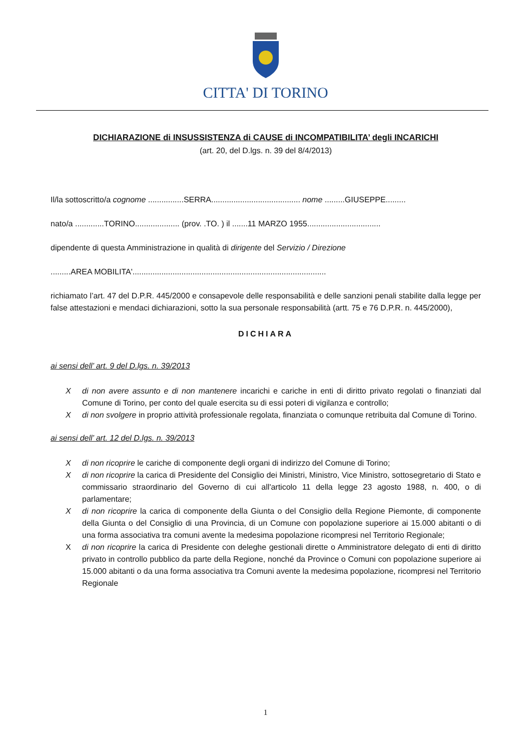CITTA' DI TORINO
DICHIARAZIONE di INSUSSISTENZA di CAUSE di INCOMPATIBILITA’ degli INCARICHI
(art. 20, del D.lgs. n. 39 del 8/4/2013)
Il/la sottoscritto/a cognome ................SERRA........................................ nome .........GIUSEPPE.........
nato/a .............TORINO.................... (prov. .TO. ) il .......11 MARZO 1955.................................
dipendente di questa Amministrazione in qualità di dirigente del Servizio / Direzione
.........AREA MOBILITA'.......................................................................................
richiamato l’art. 47 del D.P.R. 445/2000 e consapevole delle responsabilità e delle sanzioni penali stabilite dalla legge per false attestazioni e mendaci dichiarazioni, sotto la sua personale responsabilità (artt. 75 e 76 D.P.R. n. 445/2000),
DICHIARA
ai sensi dell’ art. 9 del D.lgs. n. 39/2013
Xdi non avere assunto e di non mantenere incarichi e cariche in enti di diritto privato regolati o finanziati dal Comune di Torino, per conto del quale esercita su di essi poteri di vigilanza e controllo;
Xdi non svolgere in proprio attività professionale regolata, finanziata o comunque retribuita dal Comune di Torino.
ai sensi dell’ art. 12 del D.lgs. n. 39/2013
Xdi non ricoprire le cariche di componente degli organi di indirizzo del Comune di Torino;
Xdi non ricoprire la carica di Presidente del Consiglio dei Ministri, Ministro, Vice Ministro, sottosegretario di Stato e commissario straordinario del Governo di cui all'articolo 11 della legge 23 agosto 1988, n. 400, o di parlamentare;
Xdi non ricoprire la carica di componente della Giunta o del Consiglio della Regione Piemonte, di componente della Giunta o del Consiglio di una Provincia, di un Comune con popolazione superiore ai 15.000 abitanti o di una forma associativa tra comuni avente la medesima popolazione ricompresi nel Territorio Regionale;
Xdi non ricoprire la carica di Presidente con deleghe gestionali dirette o Amministratore delegato di enti di diritto privato in controllo pubblico da parte della Regione, nonché da Province o Comuni con popolazione superiore ai 15.000 abitanti o da una forma associativa tra Comuni avente la medesima popolazione, ricompresi nel Territorio Regionale
1